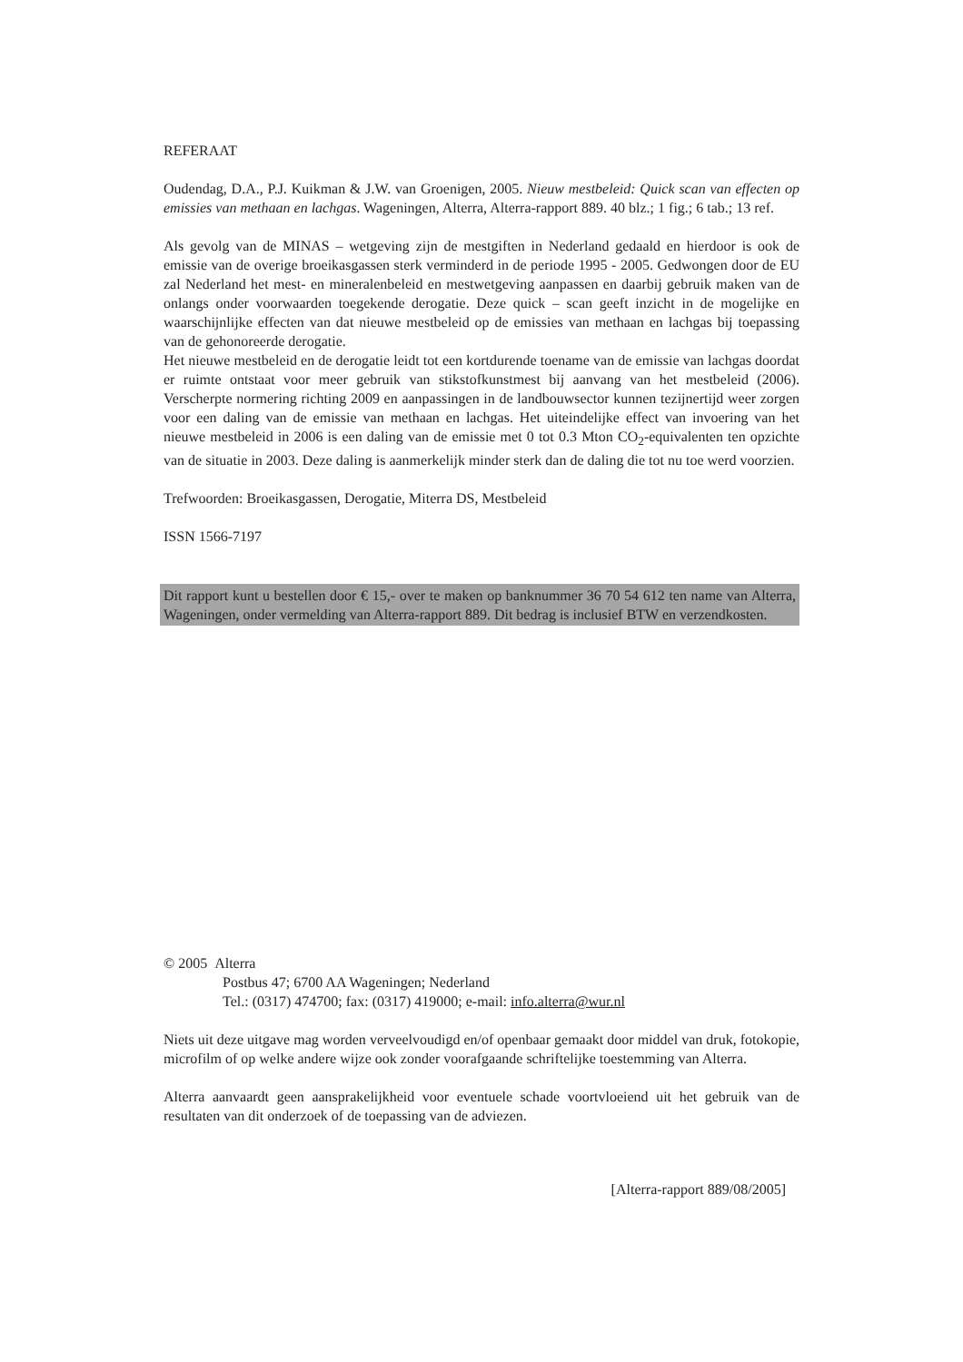REFERAAT
Oudendag, D.A., P.J. Kuikman & J.W. van Groenigen, 2005. Nieuw mestbeleid: Quick scan van effecten op emissies van methaan en lachgas. Wageningen, Alterra, Alterra-rapport 889. 40 blz.; 1 fig.; 6 tab.; 13 ref.
Als gevolg van de MINAS – wetgeving zijn de mestgiften in Nederland gedaald en hierdoor is ook de emissie van de overige broeikasgassen sterk verminderd in de periode 1995 - 2005. Gedwongen door de EU zal Nederland het mest- en mineralenbeleid en mestwetgeving aanpassen en daarbij gebruik maken van de onlangs onder voorwaarden toegekende derogatie. Deze quick – scan geeft inzicht in de mogelijke en waarschijnlijke effecten van dat nieuwe mestbeleid op de emissies van methaan en lachgas bij toepassing van de gehonoreerde derogatie.
Het nieuwe mestbeleid en de derogatie leidt tot een kortdurende toename van de emissie van lachgas doordat er ruimte ontstaat voor meer gebruik van stikstofkunstmest bij aanvang van het mestbeleid (2006). Verscherpte normering richting 2009 en aanpassingen in de landbouwsector kunnen tezijnertijd weer zorgen voor een daling van de emissie van methaan en lachgas. Het uiteindelijke effect van invoering van het nieuwe mestbeleid in 2006 is een daling van de emissie met 0 tot 0.3 Mton CO<sub>2</sub>-equivalenten ten opzichte van de situatie in 2003. Deze daling is aanmerkelijk minder sterk dan de daling die tot nu toe werd voorzien.
Trefwoorden: Broeikasgassen, Derogatie, Miterra DS, Mestbeleid
ISSN 1566-7197
Dit rapport kunt u bestellen door € 15,- over te maken op banknummer 36 70 54 612 ten name van Alterra, Wageningen, onder vermelding van Alterra-rapport 889. Dit bedrag is inclusief BTW en verzendkosten.
© 2005 Alterra
Postbus 47; 6700 AA Wageningen; Nederland
Tel.: (0317) 474700; fax: (0317) 419000; e-mail: info.alterra@wur.nl
Niets uit deze uitgave mag worden verveelvoudigd en/of openbaar gemaakt door middel van druk, fotokopie, microfilm of op welke andere wijze ook zonder voorafgaande schriftelijke toestemming van Alterra.
Alterra aanvaardt geen aansprakelijkheid voor eventuele schade voortvloeiend uit het gebruik van de resultaten van dit onderzoek of de toepassing van de adviezen.
[Alterra-rapport 889/08/2005]